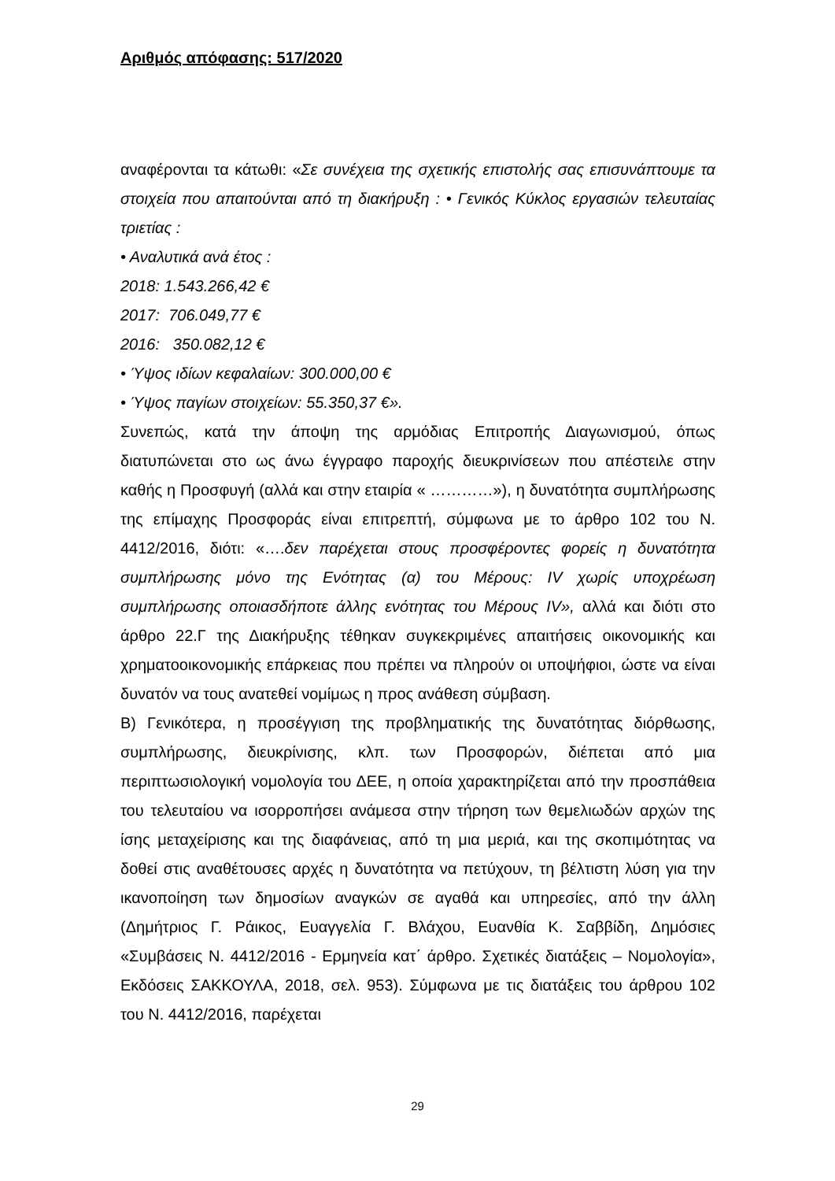Αριθμός απόφασης: 517/2020
αναφέρονται τα κάτωθι: «Σε συνέχεια της σχετικής επιστολής σας επισυνάπτουμε τα στοιχεία που απαιτούνται από τη διακήρυξη : • Γενικός Κύκλος εργασιών τελευταίας τριετίας :
• Αναλυτικά ανά έτος :
2018: 1.543.266,42 €
2017: 706.049,77 €
2016: 350.082,12 €
• Ύψος ιδίων κεφαλαίων: 300.000,00 €
• Ύψος παγίων στοιχείων: 55.350,37 €».
Συνεπώς, κατά την άποψη της αρμόδιας Επιτροπής Διαγωνισμού, όπως διατυπώνεται στο ως άνω έγγραφο παροχής διευκρινίσεων που απέστειλε στην καθής η Προσφυγή (αλλά και στην εταιρία « …………»), η δυνατότητα συμπλήρωσης της επίμαχης Προσφοράς είναι επιτρεπτή, σύμφωνα με το άρθρο 102 του Ν. 4412/2016, διότι: «….δεν παρέχεται στους προσφέροντες φορείς η δυνατότητα συμπλήρωσης μόνο της Ενότητας (α) του Μέρους: IV χωρίς υποχρέωση συμπλήρωσης οποιασδήποτε άλλης ενότητας του Μέρους IV», αλλά και διότι στο άρθρο 22.Γ της Διακήρυξης τέθηκαν συγκεκριμένες απαιτήσεις οικονομικής και χρηματοοικονομικής επάρκειας που πρέπει να πληρούν οι υποψήφιοι, ώστε να είναι δυνατόν να τους ανατεθεί νομίμως η προς ανάθεση σύμβαση.
Β) Γενικότερα, η προσέγγιση της προβληματικής της δυνατότητας διόρθωσης, συμπλήρωσης, διευκρίνισης, κλπ. των Προσφορών, διέπεται από μια περιπτωσιολογική νομολογία του ΔΕΕ, η οποία χαρακτηρίζεται από την προσπάθεια του τελευταίου να ισορροπήσει ανάμεσα στην τήρηση των θεμελιωδών αρχών της ίσης μεταχείρισης και της διαφάνειας, από τη μια μεριά, και της σκοπιμότητας να δοθεί στις αναθέτουσες αρχές η δυνατότητα να πετύχουν, τη βέλτιστη λύση για την ικανοποίηση των δημοσίων αναγκών σε αγαθά και υπηρεσίες, από την άλλη (Δημήτριος Γ. Ράικος, Ευαγγελία Γ. Βλάχου, Ευανθία Κ. Σαββίδη, Δημόσιες «Συμβάσεις Ν. 4412/2016 - Ερμηνεία κατ΄ άρθρο. Σχετικές διατάξεις – Νομολογία», Εκδόσεις ΣΑΚΚΟΥΛΑ, 2018, σελ. 953). Σύμφωνα με τις διατάξεις του άρθρου 102 του Ν. 4412/2016, παρέχεται
29